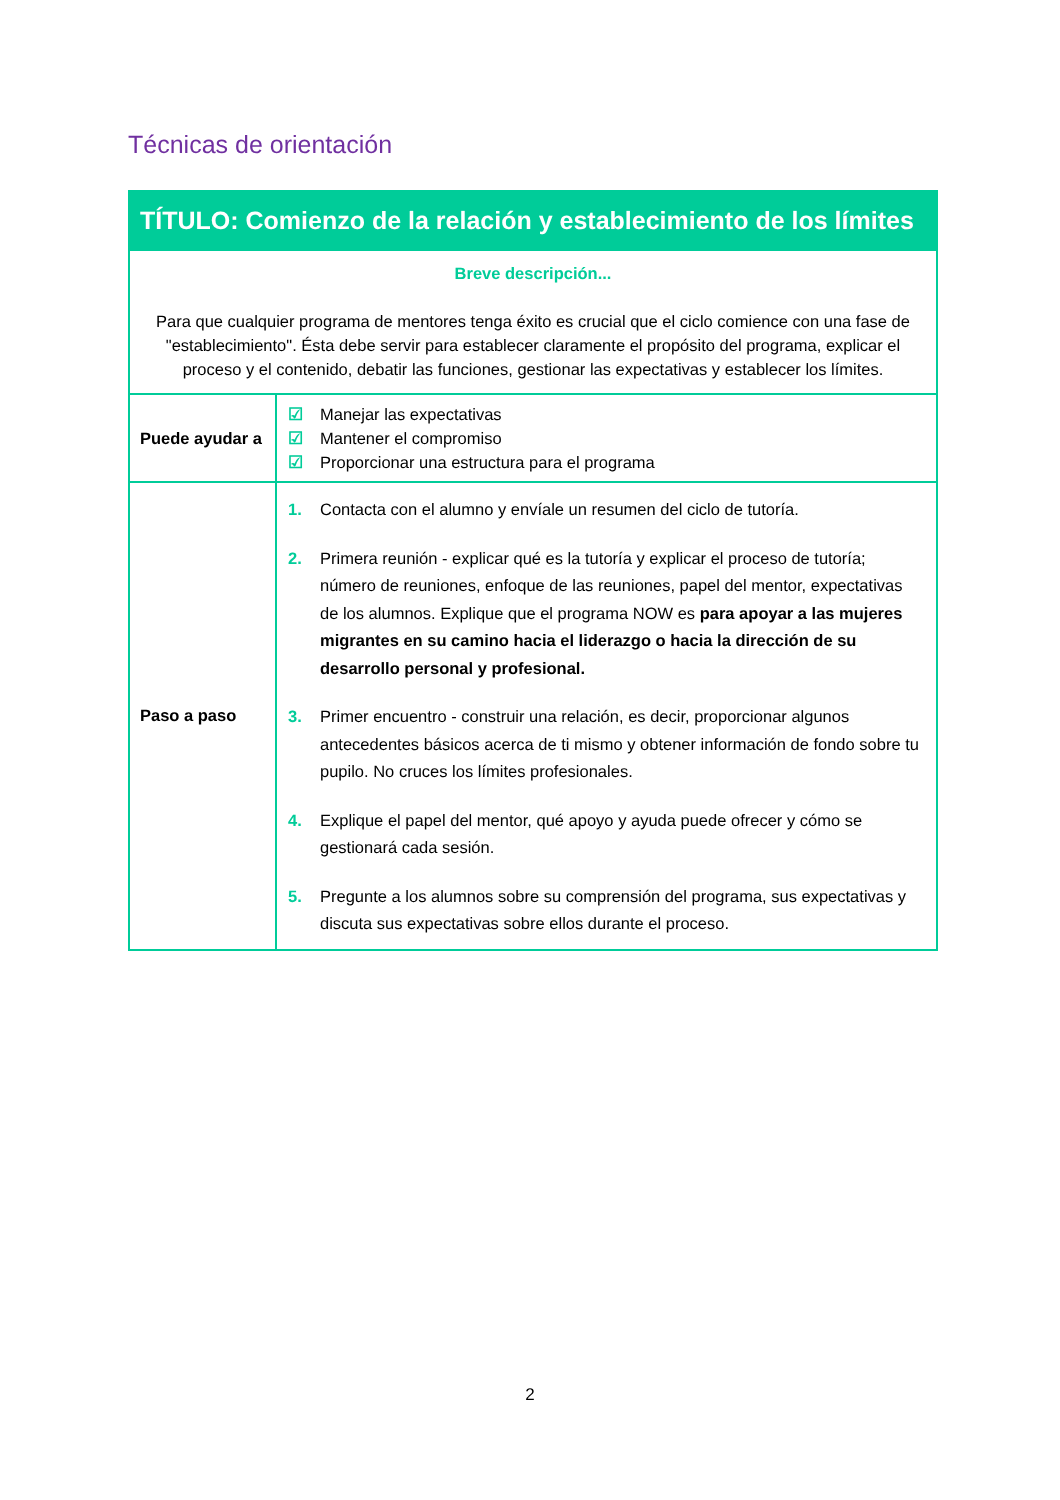Técnicas de orientación
| TÍTULO: Comienzo de la relación y establecimiento de los límites | |
| --- | --- |
| Breve descripción... Para que cualquier programa de mentores tenga éxito es crucial que el ciclo comience con una fase de "establecimiento". Ésta debe servir para establecer claramente el propósito del programa, explicar el proceso y el contenido, debatir las funciones, gestionar las expectativas y establecer los límites. | |
| Puede ayudar a | ☑ Manejar las expectativas ☑ Mantener el compromiso ☑ Proporcionar una estructura para el programa |
| Paso a paso | 1. Contacta con el alumno y envíale un resumen del ciclo de tutoría. 2. Primera reunión - explicar qué es la tutoría y explicar el proceso de tutoría; número de reuniones, enfoque de las reuniones, papel del mentor, expectativas de los alumnos. Explique que el programa NOW es para apoyar a las mujeres migrantes en su camino hacia el liderazgo o hacia la dirección de su desarrollo personal y profesional. 3. Primer encuentro - construir una relación, es decir, proporcionar algunos antecedentes básicos acerca de ti mismo y obtener información de fondo sobre tu pupilo. No cruces los límites profesionales. 4. Explique el papel del mentor, qué apoyo y ayuda puede ofrecer y cómo se gestionará cada sesión. 5. Pregunte a los alumnos sobre su comprensión del programa, sus expectativas y discuta sus expectativas sobre ellos durante el proceso. |
2